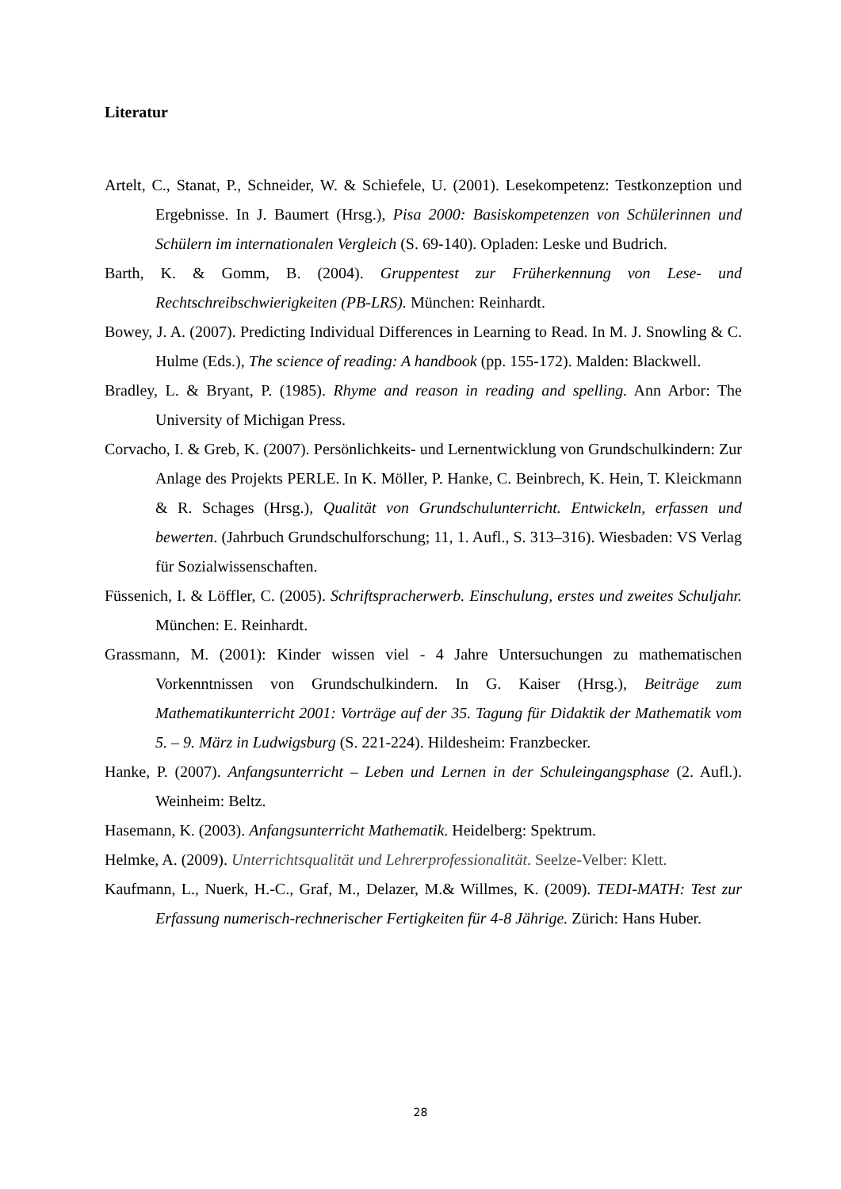Literatur
Artelt, C., Stanat, P., Schneider, W. & Schiefele, U. (2001). Lesekompetenz: Testkonzeption und Ergebnisse. In J. Baumert (Hrsg.), Pisa 2000: Basiskompetenzen von Schülerinnen und Schülern im internationalen Vergleich (S. 69-140). Opladen: Leske und Budrich.
Barth, K. & Gomm, B. (2004). Gruppentest zur Früherkennung von Lese- und Rechtschreibschwierigkeiten (PB-LRS). München: Reinhardt.
Bowey, J. A. (2007). Predicting Individual Differences in Learning to Read. In M. J. Snowling & C. Hulme (Eds.), The science of reading: A handbook (pp. 155-172). Malden: Blackwell.
Bradley, L. & Bryant, P. (1985). Rhyme and reason in reading and spelling. Ann Arbor: The University of Michigan Press.
Corvacho, I. & Greb, K. (2007). Persönlichkeits- und Lernentwicklung von Grundschulkindern: Zur Anlage des Projekts PERLE. In K. Möller, P. Hanke, C. Beinbrech, K. Hein, T. Kleickmann & R. Schages (Hrsg.), Qualität von Grundschulunterricht. Entwickeln, erfassen und bewerten. (Jahrbuch Grundschulforschung; 11, 1. Aufl., S. 313–316). Wiesbaden: VS Verlag für Sozialwissenschaften.
Füssenich, I. & Löffler, C. (2005). Schriftspracherwerb. Einschulung, erstes und zweites Schuljahr. München: E. Reinhardt.
Grassmann, M. (2001): Kinder wissen viel - 4 Jahre Untersuchungen zu mathematischen Vorkenntnissen von Grundschulkindern. In G. Kaiser (Hrsg.), Beiträge zum Mathematikunterricht 2001: Vorträge auf der 35. Tagung für Didaktik der Mathematik vom 5. – 9. März in Ludwigsburg (S. 221-224). Hildesheim: Franzbecker.
Hanke, P. (2007). Anfangsunterricht – Leben und Lernen in der Schuleingangsphase (2. Aufl.). Weinheim: Beltz.
Hasemann, K. (2003). Anfangsunterricht Mathematik. Heidelberg: Spektrum.
Helmke, A. (2009). Unterrichtsqualität und Lehrerprofessionalität. Seelze-Velber: Klett.
Kaufmann, L., Nuerk, H.-C., Graf, M., Delazer, M.& Willmes, K. (2009). TEDI-MATH: Test zur Erfassung numerisch-rechnerischer Fertigkeiten für 4-8 Jährige. Zürich: Hans Huber.
28